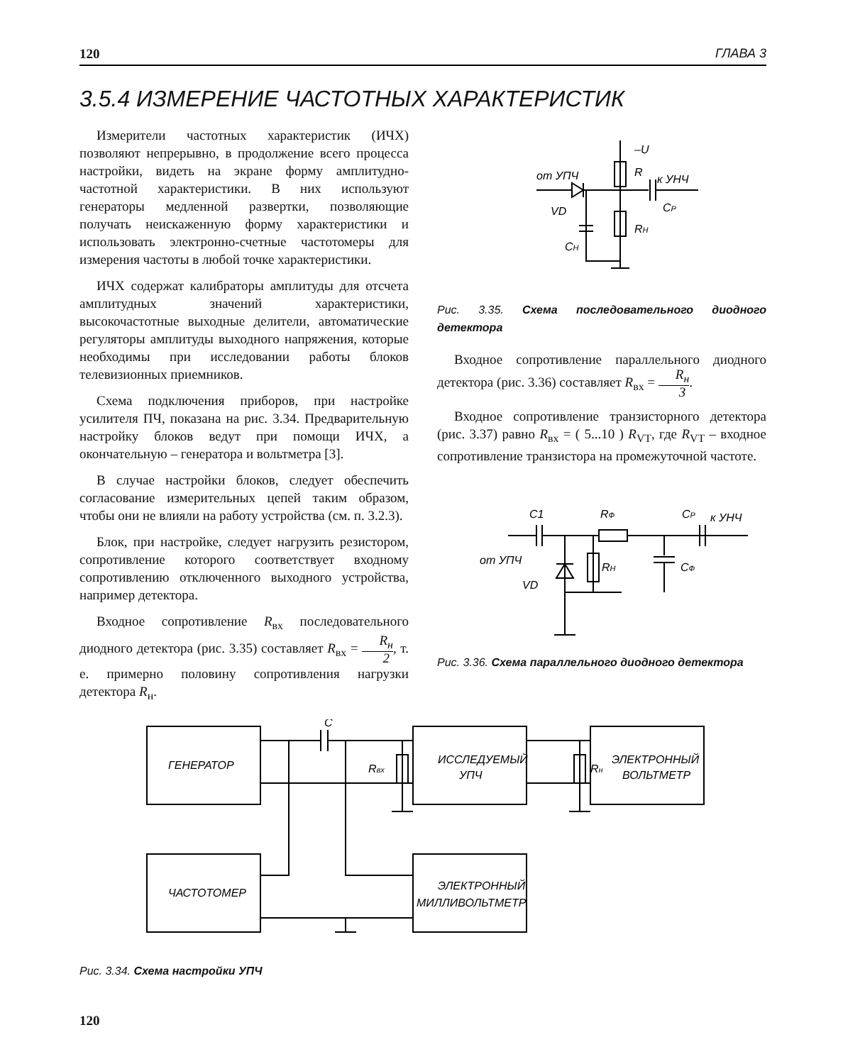120 ГЛАВА 3
3.5.4 ИЗМЕРЕНИЕ ЧАСТОТНЫХ ХАРАКТЕРИСТИК
Измерители частотных характеристик (ИЧХ) позволяют непрерывно, в продолжение всего процесса настройки, видеть на экране форму амплитудно-частотной характеристики. В них используют генераторы медленной развертки, позволяющие получать неискаженную форму характеристики и использовать электронно-счетные частотомеры для измерения частоты в любой точке характеристики.
ИЧХ содержат калибраторы амплитуды для отсчета амплитудных значений характеристики, высокочастотные выходные делители, автоматические регуляторы амплитуды выходного напряжения, которые необходимы при исследовании работы блоков телевизионных приемников.
Схема подключения приборов, при настройке усилителя ПЧ, показана на рис. 3.34. Предварительную настройку блоков ведут при помощи ИЧХ, а окончательную – генератора и вольтметра [3].
В случае настройки блоков, следует обеспечить согласование измерительных цепей таким образом, чтобы они не влияли на работу устройства (см. п. 3.2.3).
Блок, при настройке, следует нагрузить резистором, сопротивление которого соответствует входному сопротивлению отключенного выходного устройства, например детектора.
Входное сопротивление R<sub>вх</sub> последовательного диодного детектора (рис. 3.35) составляет R<sub>вх</sub> = R<sub>н</sub> 2, т. е. примерно половину сопротивления нагрузки детектора R<sub>н</sub>.
–U
R
от УПЧ
к УНЧ
VD
CP
RH
CH
Рис. 3.35. Схема последовательного диодного детектора
Входное сопротивление параллельного диодного детектора (рис. 3.36) составляет R<sub>вх</sub> = R<sub>н</sub> 3.
Входное сопротивление транзисторного детектора (рис. 3.37) равно R<sub>вх</sub> = ( 5...10 ) R<sub>VT</sub>, где R<sub>VT</sub> – входное сопротивление транзистора на промежуточной частоте.
C1
RФ
CP
к УНЧ
от УПЧ
RH
CФ
VD
Рис. 3.36. Схема параллельного диодного детектора
ГЕНЕРАТОР
ИССЛЕДУЕМЫЙ
УПЧ
ЭЛЕКТРОННЫЙ
ВОЛЬТМЕТР
ЧАСТОТОМЕР
ЭЛЕКТРОННЫЙ
МИЛЛИВОЛЬТМЕТР
C
Rвх
Rн
Рис. 3.34. Схема настройки УПЧ
120